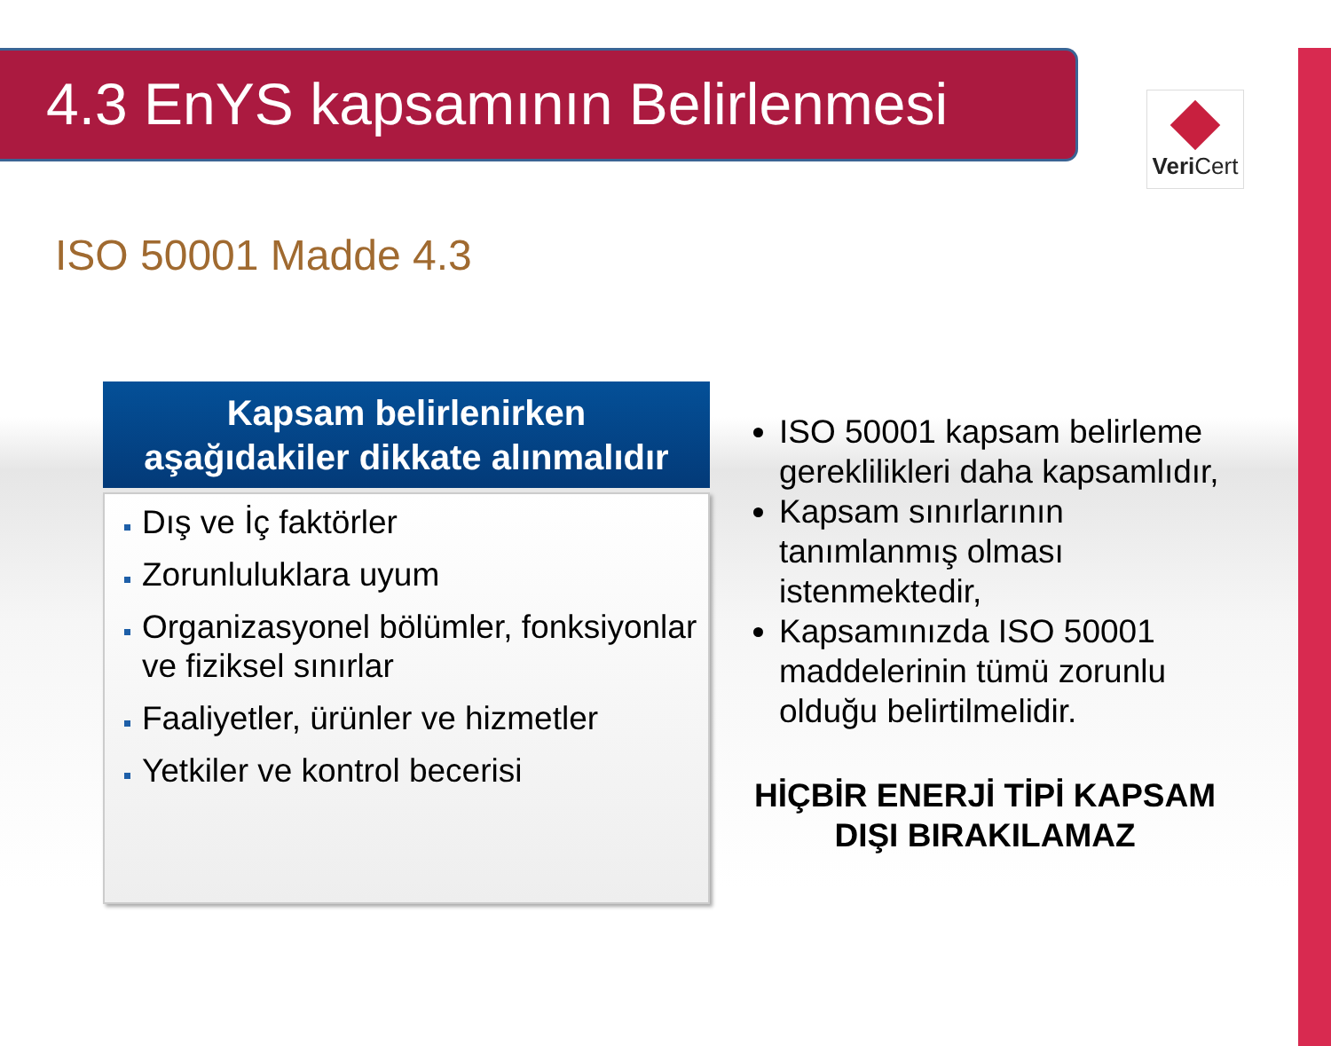4.3 EnYS kapsamının Belirlenmesi
Veri Cert
ISO 50001 Madde 4.3
Kapsam belirlenirken
aşağıdakiler dikkate alınmalıdır
Dış ve İç faktörler
Zorunluluklara uyum
Organizasyonel bölümler, fonksiyonlar ve fiziksel sınırlar
Faaliyetler, ürünler ve hizmetler
Yetkiler ve kontrol becerisi
ISO 50001 kapsam belirleme gereklilikleri daha kapsamlıdır,
Kapsam sınırlarının tanımlanmış olması istenmektedir,
Kapsamınızda ISO 50001 maddelerinin tümü zorunlu olduğu belirtilmelidir.
HİÇBİR ENERJİ TİPİ KAPSAM DIŞI BIRAKILAMAZ